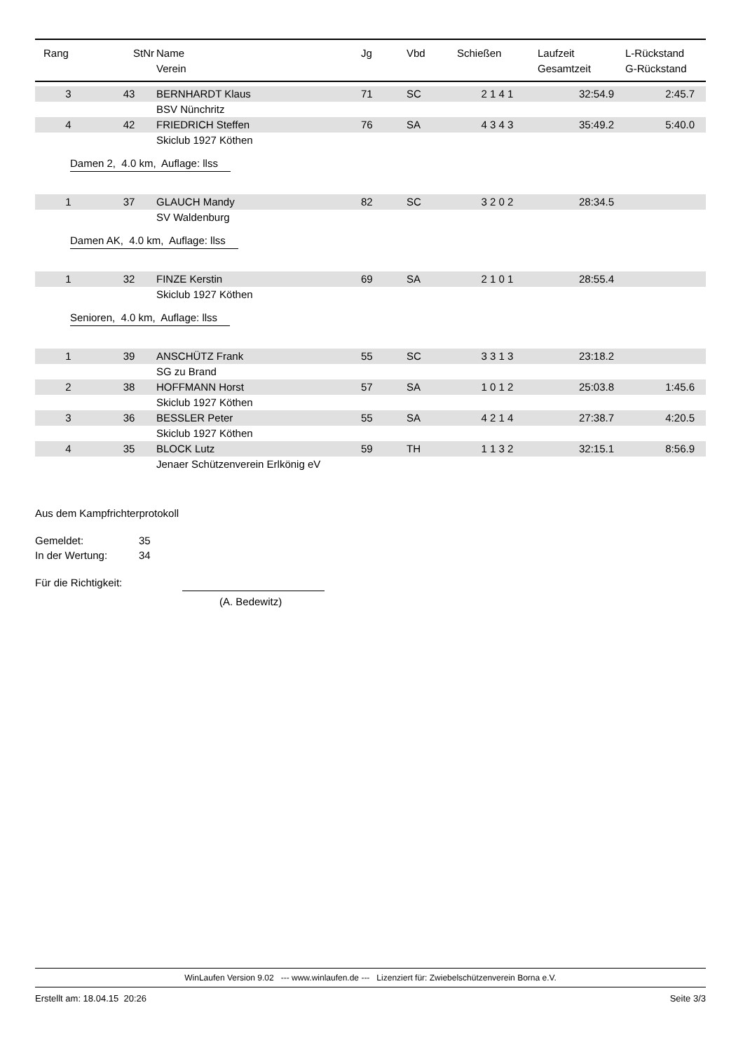| Rang | StNr | Name Verein | Jg | Vbd | Schießen | Laufzeit Gesamtzeit | L-Rückstand G-Rückstand |
| --- | --- | --- | --- | --- | --- | --- | --- |
| 3 | 43 | BERNHARDT Klaus | 71 | SC | 2 1 4 1 | 32:54.9 | 2:45.7 |
| | | BSV Nünchritz | | | | | |
| 4 | 42 | FRIEDRICH Steffen | 76 | SA | 4 3 4 3 | 35:49.2 | 5:40.0 |
| | | Skiclub 1927 Köthen | | | | | |
| Damen 2, 4.0 km, Auflage: llss | | | | | | | |
| 1 | 37 | GLAUCH Mandy | 82 | SC | 3 2 0 2 | 28:34.5 | |
| | | SV Waldenburg | | | | | |
| Damen AK, 4.0 km, Auflage: llss | | | | | | | |
| 1 | 32 | FINZE Kerstin | 69 | SA | 2 1 0 1 | 28:55.4 | |
| | | Skiclub 1927 Köthen | | | | | |
| Senioren, 4.0 km, Auflage: llss | | | | | | | |
| 1 | 39 | ANSCHÜTZ Frank | 55 | SC | 3 3 1 3 | 23:18.2 | |
| | | SG zu Brand | | | | | |
| 2 | 38 | HOFFMANN Horst | 57 | SA | 1 0 1 2 | 25:03.8 | 1:45.6 |
| | | Skiclub 1927 Köthen | | | | | |
| 3 | 36 | BESSLER Peter | 55 | SA | 4 2 1 4 | 27:38.7 | 4:20.5 |
| | | Skiclub 1927 Köthen | | | | | |
| 4 | 35 | BLOCK Lutz | 59 | TH | 1 1 3 2 | 32:15.1 | 8:56.9 |
| | | Jenaer Schützenverein Erlkönig eV | | | | | |
Aus dem Kampfrichterprotokoll
Gemeldet: 35
In der Wertung: 34
Für die Richtigkeit:
(A. Bedewitz)
WinLaufen Version 9.02 --- www.winlaufen.de --- Lizenziert für: Zwiebelschützenverein Borna e.V.
Erstellt am: 18.04.15 20:26 Seite 3/3